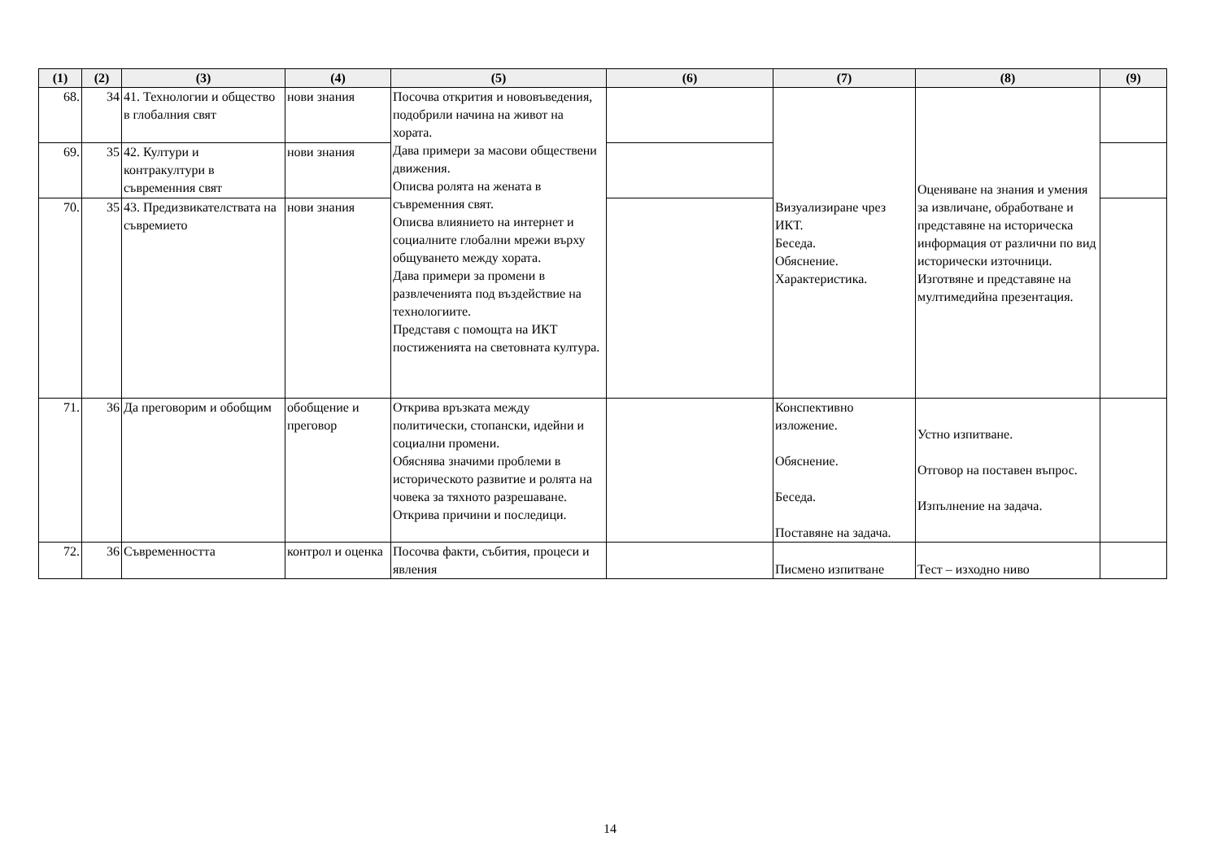| (1) | (2) | (3) | (4) | (5) | (6) | (7) | (8) | (9) |
| --- | --- | --- | --- | --- | --- | --- | --- | --- |
| 68. | 34 | 41. Технологии и общество в глобалния свят | нови знания | Посочва открития и нововъведения, подобрили начина на живот на хората. Дава примери за масови обществени движения. Описва ролята на жената в съвременния свят. Описва влиянието на интернет и социалните глобални мрежи върху общуването между хората. Дава примери за промени в развлеченията под въздействие на технологиите. Представя с помощта на ИКТ постиженията на световната култура. | | Визуализиране чрез ИКТ. Беседа. Обяснение. Характеристика. | Оценяване на знания и умения за извличане, обработване и представяне на историческа информация от различни по вид исторически източници. Изготвяне и представяне на мултимедийна презентация. | |
| 69. | 35 | 42. Култури и контракултури в съвременния свят | нови знания | | | | | |
| 70. | 35 | 43. Предизвикателствата на съвремието | нови знания | | | | | |
| 71. | 36 | Да преговорим и обобщим | обобщение и преговор | Открива връзката между политически, стопански, идейни и социални промени. Обяснява значими проблеми в историческото развитие и ролята на човека за тяхното разрешаване. Открива причини и последици. | | Конспективно изложение. Обяснение. Беседа. Поставяне на задача. | Устно изпитване. Отговор на поставен въпрос. Изпълнение на задача. | |
| 72. | 36 | Съвременността | контрол и оценка | Посочва факти, събития, процеси и явления | | Писмено изпитване | Тест – изходно ниво | |
14